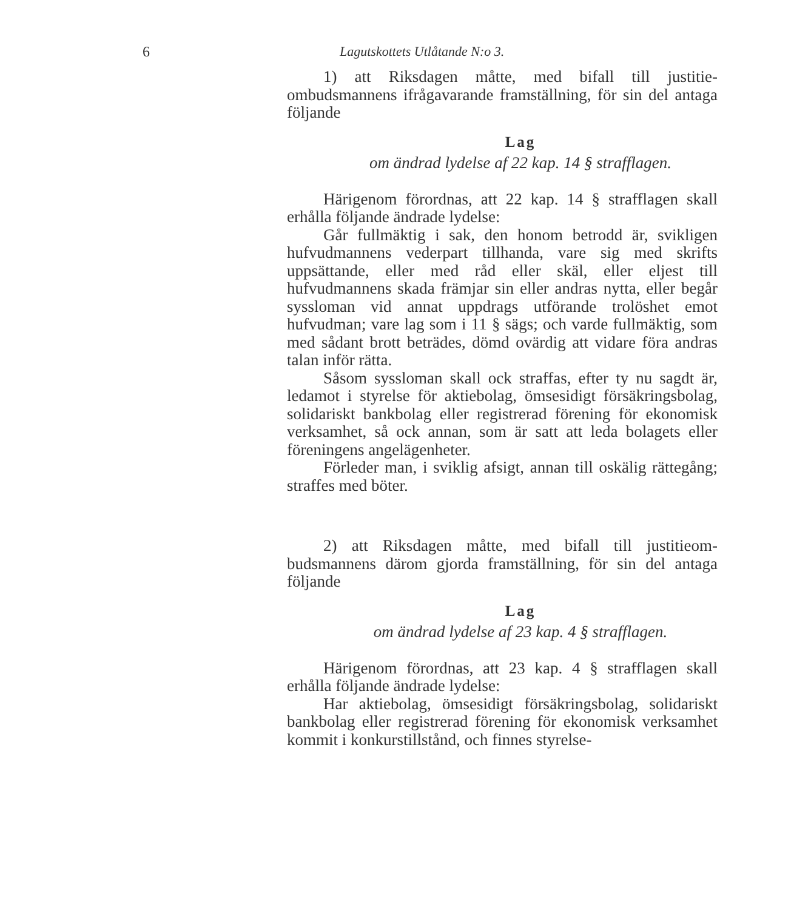6
Lagutskottets Utlåtande N:o 3.
1) att Riksdagen måtte, med bifall till justitie­ombudsmannens ifrågavarande framställning, för sin del antaga följande
Lag
om ändrad lydelse af 22 kap. 14 § strafflagen.
Härigenom förordnas, att 22 kap. 14 § strafflagen skall erhålla följande ändrade lydelse:
Går fullmäktig i sak, den honom betrodd är, svik­ligen hufvudmannens vederpart tillhanda, vare sig med skrifts uppsättande, eller med råd eller skäl, eller eljest till hufvudmannens skada främjar sin eller andras nytta, eller begår syssloman vid annat uppdrags utförande tro­löshet emot hufvudman; vare lag som i 11 § sägs; och varde fullmäktig, som med sådant brott beträdes, dömd ovärdig att vidare föra andras talan inför rätta.
Såsom syssloman skall ock straffas, efter ty nu sagdt är, ledamot i styrelse för aktiebolag, ömsesidigt för­säkringsbolag, solidariskt bankbolag eller registrerad förening för ekonomisk verksamhet, så ock annan, som är satt att leda bolagets eller föreningens angelägen­heter.
Förleder man, i sviklig afsigt, annan till oskälig rättegång; straffes med böter.
2) att Riksdagen måtte, med bifall till justitieom­budsmannens därom gjorda framställning, för sin del antaga följande
Lag
om ändrad lydelse af 23 kap. 4 § strafflagen.
Härigenom förordnas, att 23 kap. 4 § strafflagen skall erhålla följande ändrade lydelse:
Har aktiebolag, ömsesidigt försäkringsbolag, solida­riskt bankbolag eller registrerad förening för ekonomisk verksamhet kommit i konkurstillstånd, och finnes styrelse-